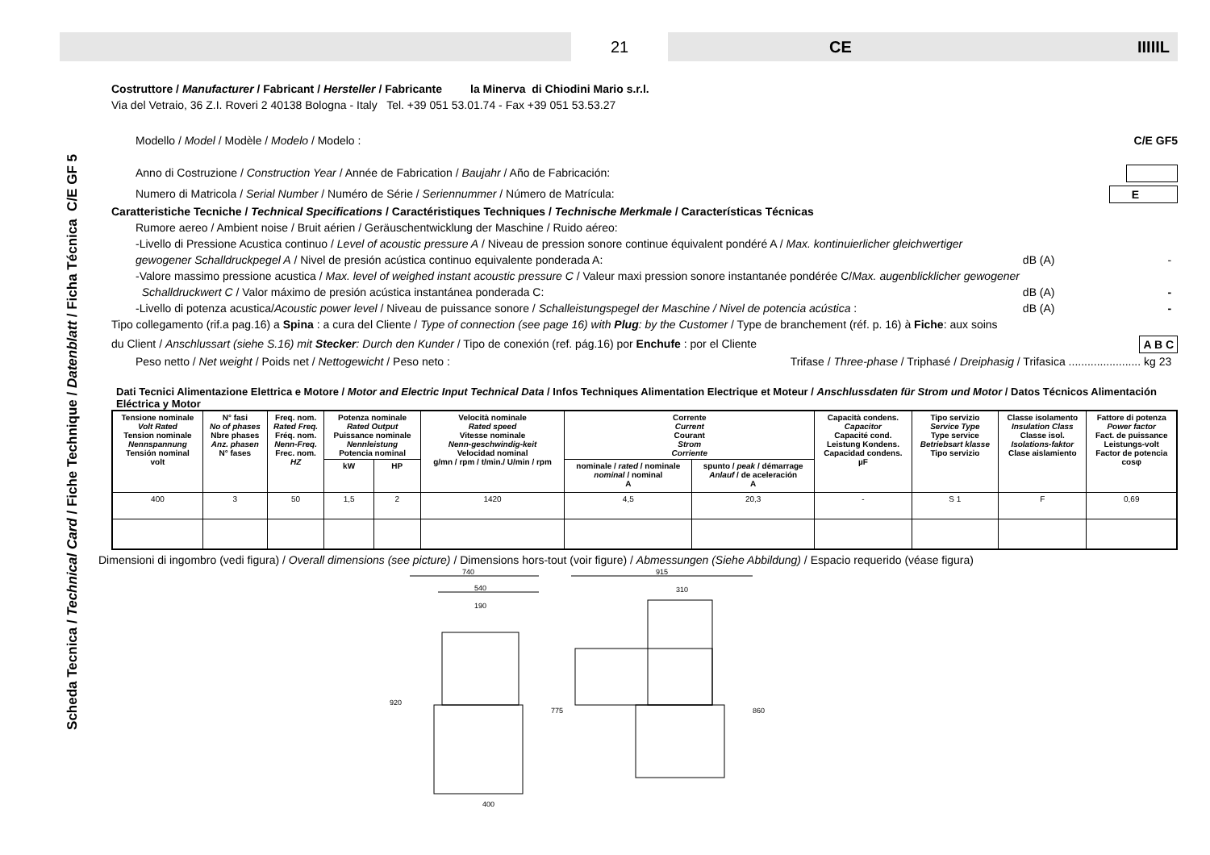Scheda Tecnica / Technical Card / Fiche Technique / Datenblatt / Ficha Técnica C/E GF 5
21 CE IIIIIL
Costruttore / Manufacturer / Fabricant / Hersteller / Fabricante la Minerva di Chiodini Mario s.r.l.
Via del Vetraio, 36 Z.I. Roveri 2 40138 Bologna - Italy Tel. +39 051 53.01.74 - Fax +39 051 53.53.27
Modello / Model / Modèle / Modelo / Modelo : C/E GF5
Anno di Costruzione / Construction Year / Année de Fabrication / Baujahr / Año de Fabricación:
Numero di Matricola / Serial Number / Numéro de Série / Seriennummer / Número de Matrícula: E
Caratteristiche Tecniche / Technical Specifications / Caractéristiques Techniques / Technische Merkmale / Características Técnicas
Rumore aereo / Ambient noise / Bruit aérien / Geräuschentwicklung der Maschine / Ruido aéreo:
-Livello di Pressione Acustica continuo / Level of acoustic pressure A / Niveau de pression sonore continue équivalent pondéré A / Max. kontinuierlicher gleichwertiger
gewogener Schalldruckpegel A / Nivel de presión acústica continuo equivalente ponderada A: dB (A) -
-Valore massimo pressione acustica / Max. level of weighed instant acoustic pressure C / Valeur maxi pression sonore instantanée pondérée C/Max. augenblicklicher gewogener
Schalldruckwert C / Valor máximo de presión acústica instantánea ponderada C: dB (A) -
-Livello di potenza acustica/Acoustic power level / Niveau de puissance sonore / Schalleistungspegel der Maschine / Nivel de potencia acústica : dB (A) -
Tipo collegamento (rif.a pag.16) a Spina : a cura del Cliente / Type of connection (see page 16) with Plug: by the Customer / Type de branchement (réf. p. 16) à Fiche: aux soins
du Client / Anschlussart (siehe S.16) mit Stecker: Durch den Kunder / Tipo de conexión (ref. pág.16) por Enchufe : por el Cliente A B C
Peso netto / Net weight / Poids net / Nettogewicht / Peso neto : Trifase / Three-phase / Triphasé / Dreiphasig / Trifasica ....................... kg 23
Dati Tecnici Alimentazione Elettrica e Motore / Motor and Electric Input Technical Data / Infos Techniques Alimentation Electrique et Moteur / Anschlussdaten für Strom und Motor / Datos Técnicos Alimentación Eléctrica y Motor
| Tensione nominale Volt Rated Tension nominale Nennspannung Tensión nominal volt | N° fasi No of phases Nbre phases Anz. phasen N° fases | Freq. nom. Rated Freq. Fréq. nom. Nenn-Freq. Frec. nom. HZ | Potenza nominale Rated Output Puissance nominale Nennleistung Potencia nominal | | Velocità nominale Rated speed Vitesse nominale Nenn-geschwindig-keit Velocidad nominal g/mn / rpm / t/min./ U/min / rpm | Corrente Current Courant Strom Corriente | | Capacità condens. Capacitor Capacité cond. Leistung Kondens. Capacidad condens. µF | Tipo servizio Service Type Type service Betriebsart klasse Tipo servizio | Classe isolamento Insulation Class Classe isol. Isolations-faktor Clase aislamiento | Fattore di potenza Power factor Fact. de puissance Leistungs-volt Factor de potencia cosφ |
| | | | kW | HP | | nominale / rated / nominale nominal / nominal A | spunto / peak / démarrage Anlauf / de aceleración A | | | | |
| 400 | 3 | 50 | 1,5 | 2 | 1420 | 4,5 | 20,3 | - | S 1 | F | 0,69 |
Dimensioni di ingombro (vedi figura) / Overall dimensions (see picture) / Dimensions hors-tout (voir figure) / Abmessungen (Siehe Abbildung) / Espacio requerido (véase figura)
740
540
190
920
400
915
310
775
860